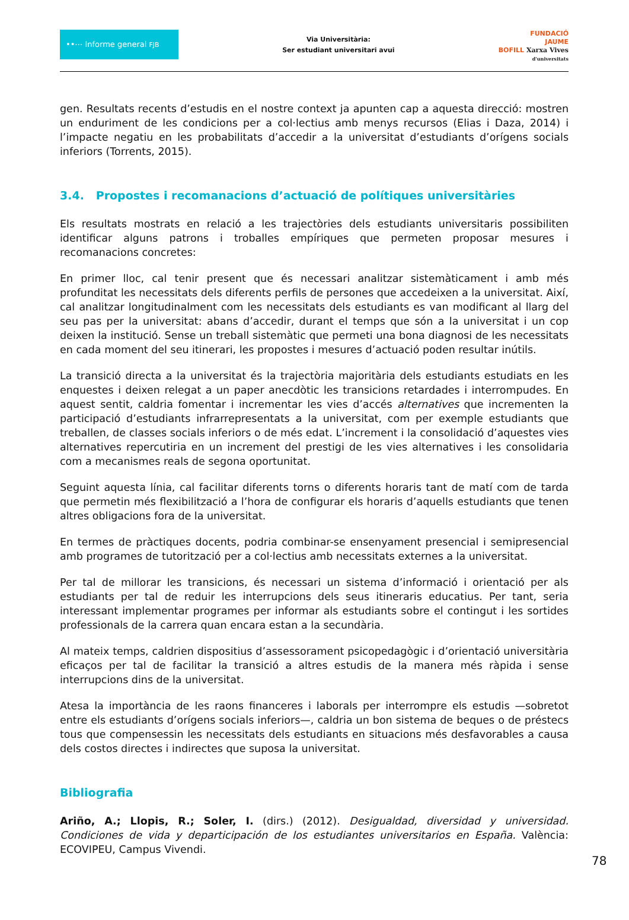••⋯ Informe general FJB
Via Universitària:
Ser estudiant universitari avui
FUNDACIÓ
JAUME
BOFILL Xarxa Vives
d'universitats
gen. Resultats recents d’estudis en el nostre context ja apunten cap a aquesta direcció: mostren un enduriment de les condicions per a col·lectius amb menys recursos (Elias i Daza, 2014) i l’impacte negatiu en les probabilitats d’accedir a la universitat d’estudiants d’orígens socials inferiors (Torrents, 2015).
3.4. Propostes i recomanacions d’actuació de polítiques universitàries
Els resultats mostrats en relació a les trajectòries dels estudiants universitaris possibiliten identificar alguns patrons i troballes empíriques que permeten proposar mesures i recomanacions concretes:
En primer lloc, cal tenir present que és necessari analitzar sistemàticament i amb més profunditat les necessitats dels diferents perfils de persones que accedeixen a la universitat. Així, cal analitzar longitudinalment com les necessitats dels estudiants es van modificant al llarg del seu pas per la universitat: abans d’accedir, durant el temps que són a la universitat i un cop deixen la institució. Sense un treball sistemàtic que permeti una bona diagnosi de les necessitats en cada moment del seu itinerari, les propostes i mesures d’actuació poden resultar inútils.
La transició directa a la universitat és la trajectòria majoritària dels estudiants estudiats en les enquestes i deixen relegat a un paper anecdòtic les transicions retardades i interrompudes. En aquest sentit, caldria fomentar i incrementar les vies d’accés alternatives que incrementen la participació d’estudiants infrarrepresentats a la universitat, com per exemple estudiants que treballen, de classes socials inferiors o de més edat. L’increment i la consolidació d’aquestes vies alternatives repercutiria en un increment del prestigi de les vies alternatives i les consolidaria com a mecanismes reals de segona oportunitat.
Seguint aquesta línia, cal facilitar diferents torns o diferents horaris tant de matí com de tarda que permetin més flexibilització a l’hora de configurar els horaris d’aquells estudiants que tenen altres obligacions fora de la universitat.
En termes de pràctiques docents, podria combinar-se ensenyament presencial i semipresencial amb programes de tutorització per a col·lectius amb necessitats externes a la universitat.
Per tal de millorar les transicions, és necessari un sistema d’informació i orientació per als estudiants per tal de reduir les interrupcions dels seus itineraris educatius. Per tant, seria interessant implementar programes per informar als estudiants sobre el contingut i les sortides professionals de la carrera quan encara estan a la secundària.
Al mateix temps, caldrien dispositius d’assessorament psicopedagògic i d’orientació universitària eficaços per tal de facilitar la transició a altres estudis de la manera més ràpida i sense interrupcions dins de la universitat.
Atesa la importància de les raons financeres i laborals per interrompre els estudis —sobretot entre els estudiants d’orígens socials inferiors—, caldria un bon sistema de beques o de préstecs tous que compensessin les necessitats dels estudiants en situacions més desfavorables a causa dels costos directes i indirectes que suposa la universitat.
Bibliografia
Ariño, A.; Llopis, R.; Soler, I. (dirs.) (2012). Desigualdad, diversidad y universidad. Condiciones de vida y departicipación de los estudiantes universitarios en España. València: ECOVIPEU, Campus Vivendi.
78